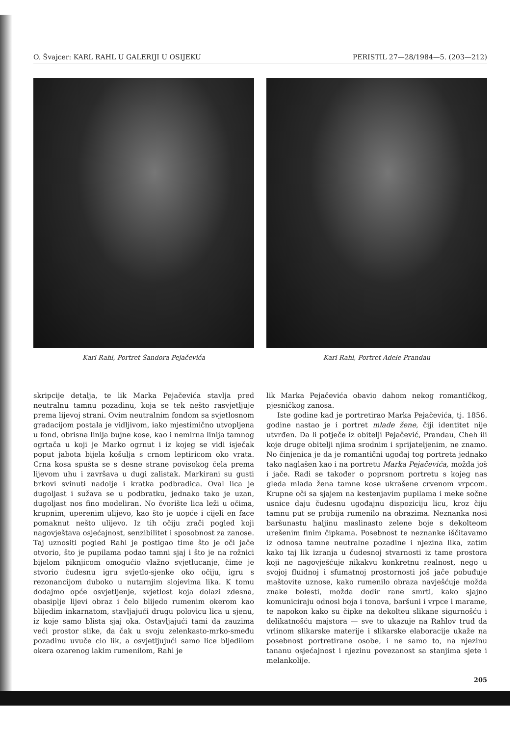O. Švajcer: KARL RAHL U GALERIJI U OSIJEKU PERISTIL 27—28/1984—5. (203—212)
Karl Rahl, Portret Šandora Pejačevića Karl Rahl, Portret Adele Prandau
skripcije detalja, te lik Marka Pejačevića stavlja pred neutralnu tamnu pozadinu, koja se tek nešto rasvjetljuje prema lijevoj strani. Ovim neutralnim fondom sa svjetlosnom gradacijom postala je vidljivom, iako mjestimično utvopljena u fond, obrisna linija bujne kose, kao i nemirna linija tamnog ogrtača u koji je Marko ogrnut i iz kojeg se vidi isječak poput jabota bijela košulja s crnom leptiricom oko vrata. Crna kosa spušta se s desne strane povisokog čela prema lijevom uhu i završava u dugi zalistak. Markirani su gusti brkovi svinuti nadolje i kratka podbradica. Oval lica je dugoljast i sužava se u podbratku, jednako tako je uzan, dugoljast nos fino modeliran. No čvorište lica leži u očima, krupnim, uperenim ulijevo, kao što je uopće i cijeli en face pomaknut nešto ulijevo. Iz tih očiju zrači pogled koji nagovještava osjećajnost, senzibilitet i sposobnost za zanose. Taj uznositi pogled Rahl je postigao time što je oči jače otvorio, što je pupilama podao tamni sjaj i što je na rožnici bijelom piknjicom omogućio vlažno svjetlucanje, čime je stvorio čudesnu igru svjetlo-sjenke oko očiju, igru s rezonancijom duboko u nutarnjim slojevima lika. K tomu dodajmo opće osvjetljenje, svjetlost koja dolazi zdesna, obasiplje lijevi obraz i čelo blijedo rumenim okerom kao blijedim inkarnatom, stavljajući drugu polovicu lica u sjenu, iz koje samo blista sjaj oka. Ostavljajući tami da zauzima veći prostor slike, da čak u svoju zelenkasto-mrko-smeđu pozadinu uvuče cio lik, a osvjetljujući samo lice bljedilom okera ozarenog lakim rumenilom, Rahl je
lik Marka Pejačevića obavio dahom nekog romantičkog, pjesničkog zanosa.
Iste godine kad je portretirao Marka Pejačevića, tj. 1856. godine nastao je i portret mlade žene, čiji identitet nije utvrđen. Da li potječe iz obitelji Pejačević, Prandau, Cheh ili koje druge obitelji njima srodnim i sprijateljenim, ne znamo. No činjenica je da je romantični ugođaj tog portreta jednako tako naglašen kao i na portretu Marka Pejačevića, možda još i jače. Radi se također o poprsnom portretu s kojeg nas gleda mlada žena tamne kose ukrašene crvenom vrpcom. Krupne oči sa sjajem na kestenjavim pupilama i meke sočne usnice daju čudesnu ugođajnu dispoziciju licu, kroz čiju tamnu put se probija rumenilo na obrazima. Neznanka nosi baršunastu haljinu maslinasto zelene boje s dekolteom urešenim finim čipkama. Posebnost te neznanke iščitavamo iz odnosa tamne neutralne pozadine i njezina lika, zatim kako taj lik izranja u čudesnoj stvarnosti iz tame prostora koji ne nagovješćuje nikakvu konkretnu realnost, nego u svojoj fluidnoj i sfumatnoj prostornosti još jače pobuđuje maštovite uznose, kako rumenilo obraza navješćuje možda znake bolesti, možda dodir rane smrti, kako sjajno komuniciraju odnosi boja i tonova, baršuni i vrpce i marame, te napokon kako su čipke na dekolteu slikane sigurnošću i delikatnošću majstora — sve to ukazuje na Rahlov trud da vrlinom slikarske materije i slikarske elaboracije ukaže na posebnost portretirane osobe, i ne samo to, na njezinu tananu osjećajnost i njezinu povezanost sa stanjima sjete i melankolije.
205